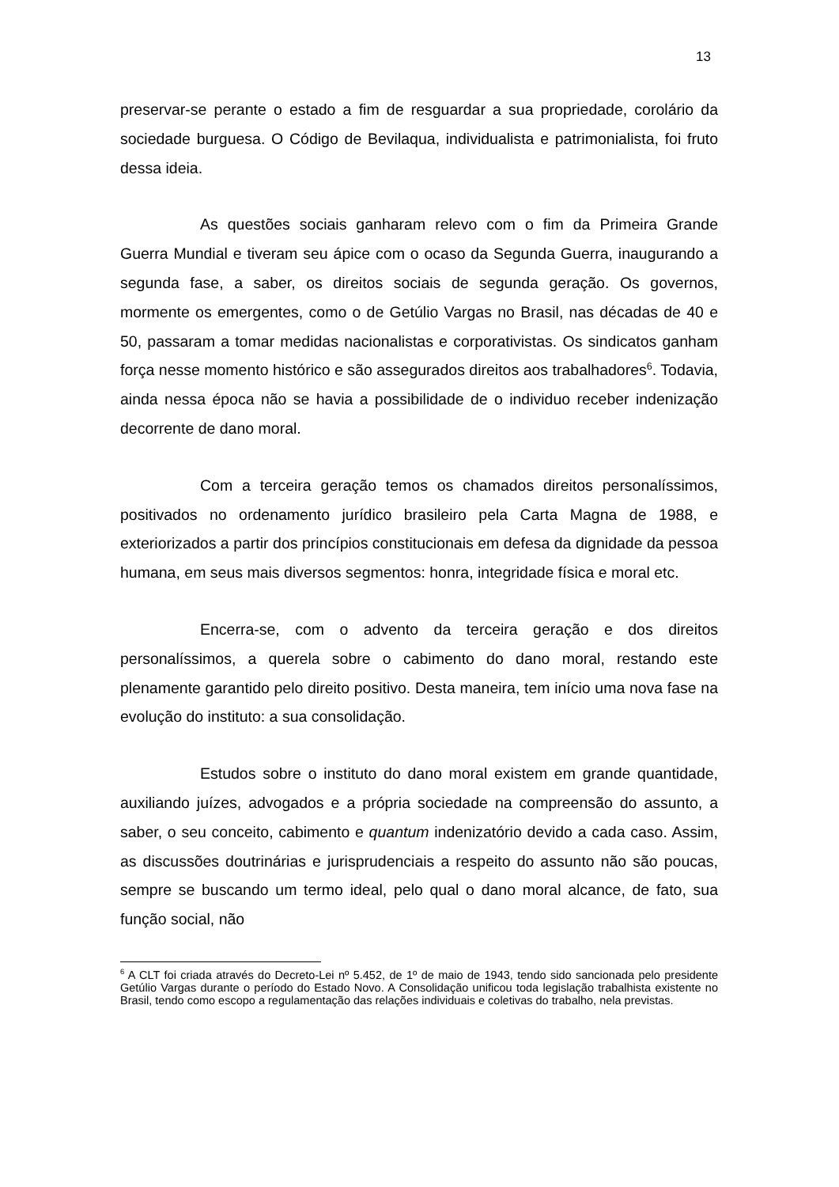13
preservar-se perante o estado a fim de resguardar a sua propriedade, corolário da sociedade burguesa. O Código de Bevilaqua, individualista e patrimonialista, foi fruto dessa ideia.
As questões sociais ganharam relevo com o fim da Primeira Grande Guerra Mundial e tiveram seu ápice com o ocaso da Segunda Guerra, inaugurando a segunda fase, a saber, os direitos sociais de segunda geração. Os governos, mormente os emergentes, como o de Getúlio Vargas no Brasil, nas décadas de 40 e 50, passaram a tomar medidas nacionalistas e corporativistas. Os sindicatos ganham força nesse momento histórico e são assegurados direitos aos trabalhadores<sup>6</sup>. Todavia, ainda nessa época não se havia a possibilidade de o individuo receber indenização decorrente de dano moral.
Com a terceira geração temos os chamados direitos personalíssimos, positivados no ordenamento jurídico brasileiro pela Carta Magna de 1988, e exteriorizados a partir dos princípios constitucionais em defesa da dignidade da pessoa humana, em seus mais diversos segmentos: honra, integridade física e moral etc.
Encerra-se, com o advento da terceira geração e dos direitos personalíssimos, a querela sobre o cabimento do dano moral, restando este plenamente garantido pelo direito positivo. Desta maneira, tem início uma nova fase na evolução do instituto: a sua consolidação.
Estudos sobre o instituto do dano moral existem em grande quantidade, auxiliando juízes, advogados e a própria sociedade na compreensão do assunto, a saber, o seu conceito, cabimento e quantum indenizatório devido a cada caso. Assim, as discussões doutrinárias e jurisprudenciais a respeito do assunto não são poucas, sempre se buscando um termo ideal, pelo qual o dano moral alcance, de fato, sua função social, não
<sup>6</sup> A CLT foi criada através do Decreto-Lei nº 5.452, de 1º de maio de 1943, tendo sido sancionada pelo presidente Getúlio Vargas durante o período do Estado Novo. A Consolidação unificou toda legislação trabalhista existente no Brasil, tendo como escopo a regulamentação das relações individuais e coletivas do trabalho, nela previstas.